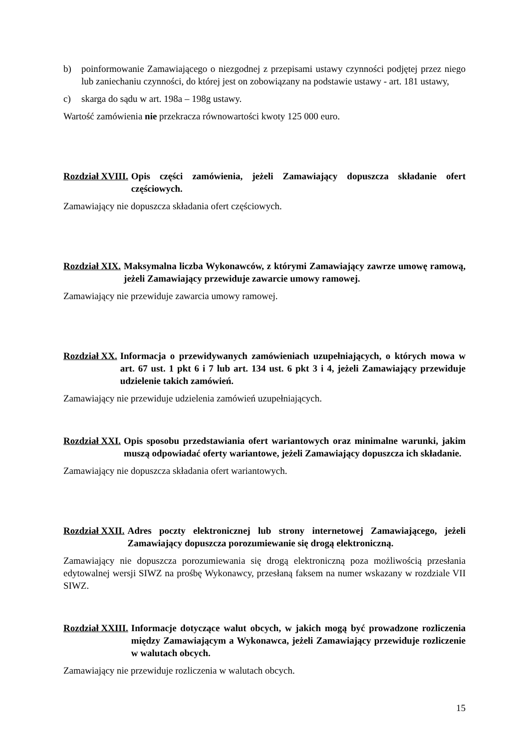b) poinformowanie Zamawiającego o niezgodnej z przepisami ustawy czynności podjętej przez niego lub zaniechaniu czynności, do której jest on zobowiązany na podstawie ustawy - art. 181 ustawy,
c) skarga do sądu w art. 198a – 198g ustawy.
Wartość zamówienia nie przekracza równowartości kwoty 125 000 euro.
Rozdział XVIII. Opis części zamówienia, jeżeli Zamawiający dopuszcza składanie ofert częściowych.
Zamawiający nie dopuszcza składania ofert częściowych.
Rozdział XIX. Maksymalna liczba Wykonawców, z którymi Zamawiający zawrze umowę ramową, jeżeli Zamawiający przewiduje zawarcie umowy ramowej.
Zamawiający nie przewiduje zawarcia umowy ramowej.
Rozdział XX. Informacja o przewidywanych zamówieniach uzupełniających, o których mowa w art. 67 ust. 1 pkt 6 i 7 lub art. 134 ust. 6 pkt 3 i 4, jeżeli Zamawiający przewiduje udzielenie takich zamówień.
Zamawiający nie przewiduje udzielenia zamówień uzupełniających.
Rozdział XXI. Opis sposobu przedstawiania ofert wariantowych oraz minimalne warunki, jakim muszą odpowiadać oferty wariantowe, jeżeli Zamawiający dopuszcza ich składanie.
Zamawiający nie dopuszcza składania ofert wariantowych.
Rozdział XXII. Adres poczty elektronicznej lub strony internetowej Zamawiającego, jeżeli Zamawiający dopuszcza porozumiewanie się drogą elektroniczną.
Zamawiający nie dopuszcza porozumiewania się drogą elektroniczną poza możliwością przesłania edytowalnej wersji SIWZ na prośbę Wykonawcy, przesłaną faksem na numer wskazany w rozdziale VII SIWZ.
Rozdział XXIII. Informacje dotyczące walut obcych, w jakich mogą być prowadzone rozliczenia między Zamawiającym a Wykonawca, jeżeli Zamawiający przewiduje rozliczenie w walutach obcych.
Zamawiający nie przewiduje rozliczenia w walutach obcych.
15